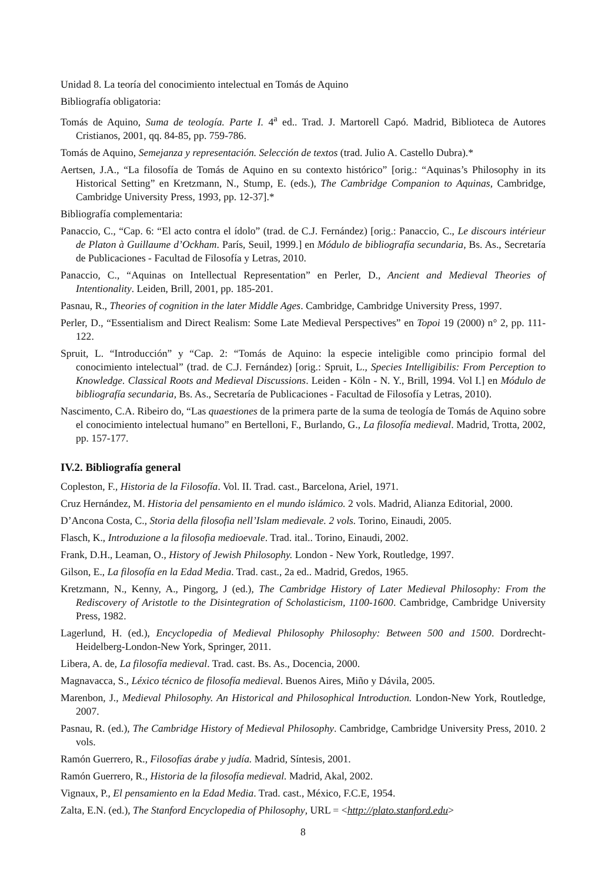Unidad 8. La teoría del conocimiento intelectual en Tomás de Aquino
Bibliografía obligatoria:
Tomás de Aquino, Suma de teología. Parte I. 4<sup>a</sup> ed.. Trad. J. Martorell Capó. Madrid, Biblioteca de Autores Cristianos, 2001, qq. 84-85, pp. 759-786.
Tomás de Aquino, Semejanza y representación. Selección de textos (trad. Julio A. Castello Dubra).*
Aertsen, J.A., “La filosofía de Tomás de Aquino en su contexto histórico” [orig.: “Aquinas’s Philosophy in its Historical Setting” en Kretzmann, N., Stump, E. (eds.), The Cambridge Companion to Aquinas, Cambridge, Cambridge University Press, 1993, pp. 12-37].*
Bibliografía complementaria:
Panaccio, C., “Cap. 6: “El acto contra el ídolo” (trad. de C.J. Fernández) [orig.: Panaccio, C., Le discours intérieur de Platon à Guillaume d’Ockham. París, Seuil, 1999.] en Módulo de bibliografía secundaria, Bs. As., Secretaría de Publicaciones - Facultad de Filosofía y Letras, 2010.
Panaccio, C., “Aquinas on Intellectual Representation” en Perler, D., Ancient and Medieval Theories of Intentionality. Leiden, Brill, 2001, pp. 185-201.
Pasnau, R., Theories of cognition in the later Middle Ages. Cambridge, Cambridge University Press, 1997.
Perler, D., “Essentialism and Direct Realism: Some Late Medieval Perspectives” en Topoi 19 (2000) n° 2, pp. 111-122.
Spruit, L. “Introducción” y “Cap. 2: “Tomás de Aquino: la especie inteligible como principio formal del conocimiento intelectual” (trad. de C.J. Fernández) [orig.: Spruit, L., Species Intelligibilis: From Perception to Knowledge. Classical Roots and Medieval Discussions. Leiden - Köln - N. Y., Brill, 1994. Vol I.] en Módulo de bibliografía secundaria, Bs. As., Secretaría de Publicaciones - Facultad de Filosofía y Letras, 2010).
Nascimento, C.A. Ribeiro do, “Las quaestiones de la primera parte de la suma de teología de Tomás de Aquino sobre el conocimiento intelectual humano” en Bertelloni, F., Burlando, G., La filosofía medieval. Madrid, Trotta, 2002, pp. 157-177.
IV.2. Bibliografía general
Copleston, F., Historia de la Filosofía. Vol. II. Trad. cast., Barcelona, Ariel, 1971.
Cruz Hernández, M. Historia del pensamiento en el mundo islámico. 2 vols. Madrid, Alianza Editorial, 2000.
D’Ancona Costa, C., Storia della filosofia nell’Islam medievale. 2 vols. Torino, Einaudi, 2005.
Flasch, K., Introduzione a la filosofia medioevale. Trad. ital.. Torino, Einaudi, 2002.
Frank, D.H., Leaman, O., History of Jewish Philosophy. London - New York, Routledge, 1997.
Gilson, E., La filosofía en la Edad Media. Trad. cast., 2a ed.. Madrid, Gredos, 1965.
Kretzmann, N., Kenny, A., Pingorg, J (ed.), The Cambridge History of Later Medieval Philosophy: From the Rediscovery of Aristotle to the Disintegration of Scholasticism, 1100-1600. Cambridge, Cambridge University Press, 1982.
Lagerlund, H. (ed.), Encyclopedia of Medieval Philosophy Philosophy: Between 500 and 1500. Dordrecht-Heidelberg-London-New York, Springer, 2011.
Libera, A. de, La filosofía medieval. Trad. cast. Bs. As., Docencia, 2000.
Magnavacca, S., Léxico técnico de filosofía medieval. Buenos Aires, Miño y Dávila, 2005.
Marenbon, J., Medieval Philosophy. An Historical and Philosophical Introduction. London-New York, Routledge, 2007.
Pasnau, R. (ed.), The Cambridge History of Medieval Philosophy. Cambridge, Cambridge University Press, 2010. 2 vols.
Ramón Guerrero, R., Filosofías árabe y judía. Madrid, Síntesis, 2001.
Ramón Guerrero, R., Historia de la filosofía medieval. Madrid, Akal, 2002.
Vignaux, P., El pensamiento en la Edad Media. Trad. cast., México, F.C.E, 1954.
Zalta, E.N. (ed.), The Stanford Encyclopedia of Philosophy, URL = <http://plato.stanford.edu>
8